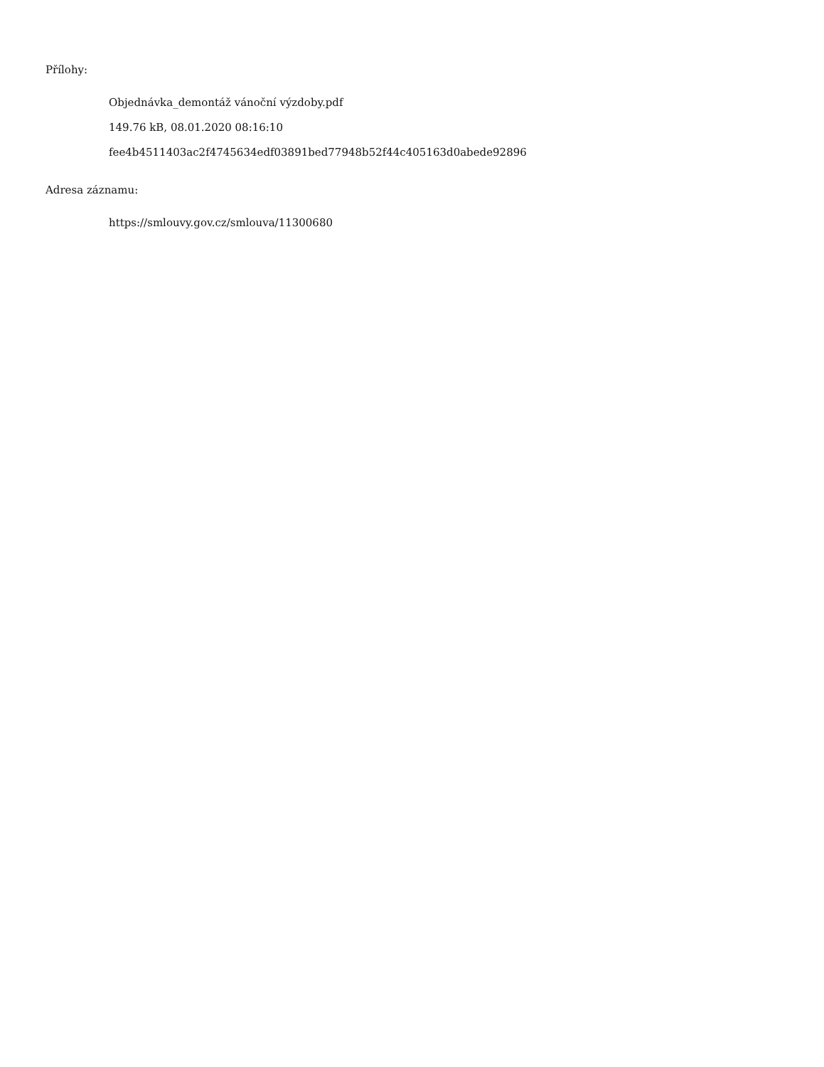Přílohy:
Objednávka_demontáž vánoční výzdoby.pdf
149.76 kB, 08.01.2020 08:16:10
fee4b4511403ac2f4745634edf03891bed77948b52f44c405163d0abede92896
Adresa záznamu:
https://smlouvy.gov.cz/smlouva/11300680